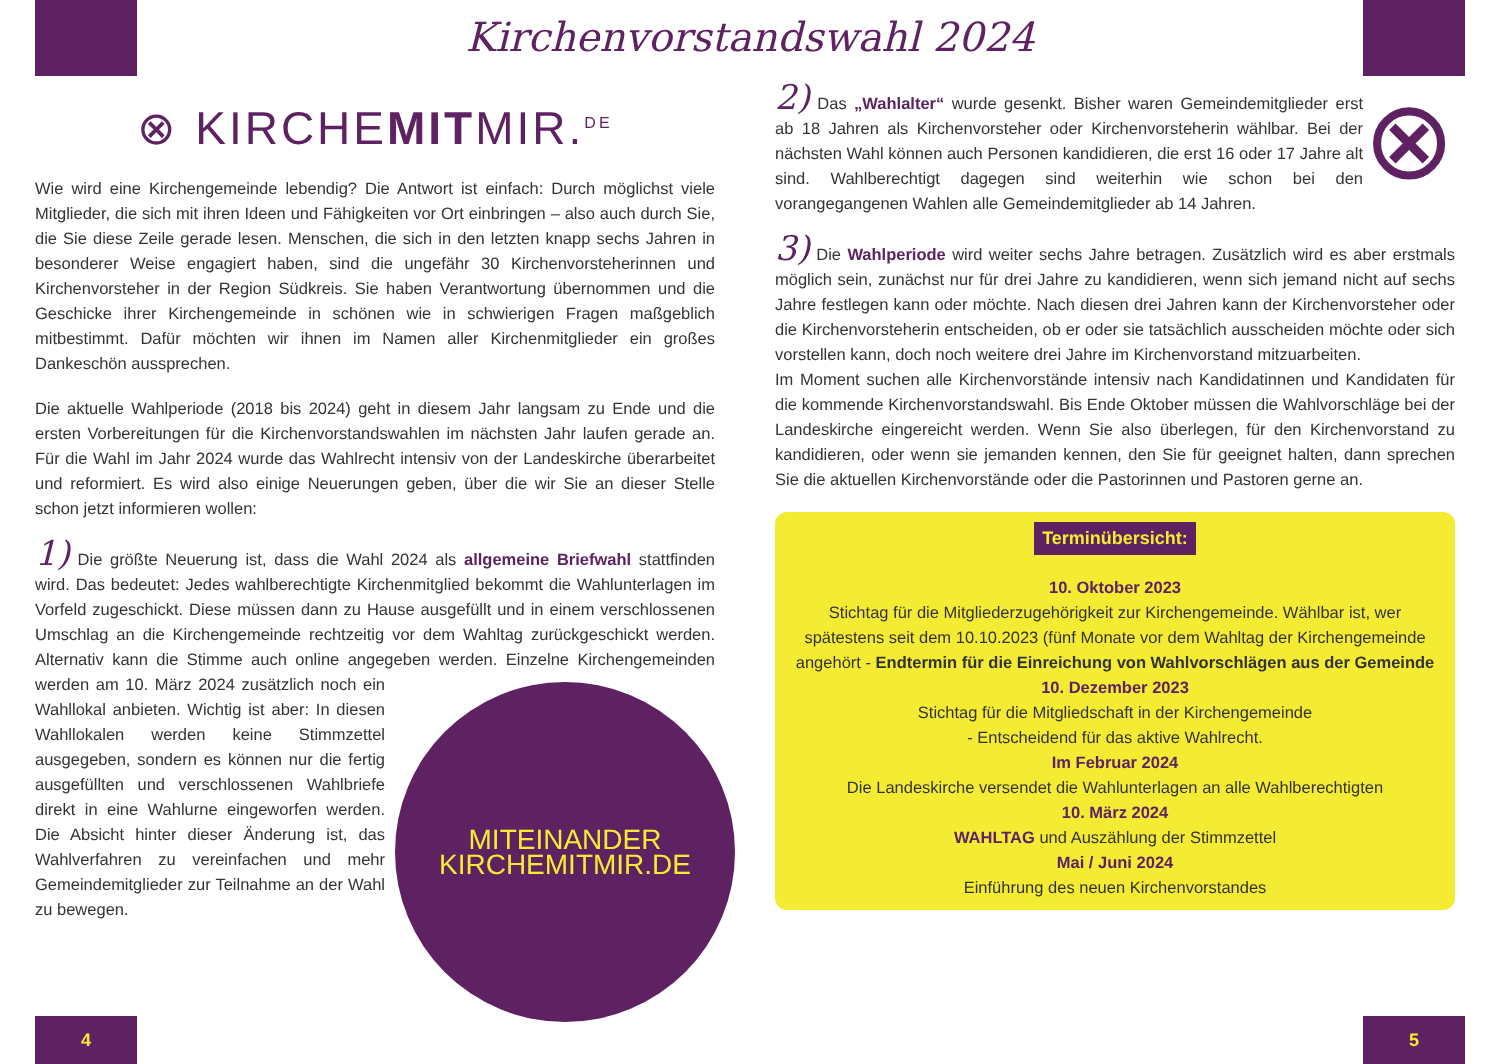Kirchenvorstandswahl 2024
⊗ KIRCHEMITMIR.<sup>DE</sup>
Wie wird eine Kirchengemeinde lebendig? Die Antwort ist einfach: Durch möglichst viele Mitglieder, die sich mit ihren Ideen und Fähigkeiten vor Ort einbringen – also auch durch Sie, die Sie diese Zeile gerade lesen. Menschen, die sich in den letzten knapp sechs Jahren in besonderer Weise engagiert haben, sind die ungefähr 30 Kirchenvorsteherinnen und Kirchenvorsteher in der Region Südkreis. Sie haben Verantwortung übernommen und die Geschicke ihrer Kirchengemeinde in schönen wie in schwierigen Fragen maßgeblich mitbestimmt. Dafür möchten wir ihnen im Namen aller Kirchenmitglieder ein großes Dankeschön aussprechen.
Die aktuelle Wahlperiode (2018 bis 2024) geht in diesem Jahr langsam zu Ende und die ersten Vorbereitungen für die Kirchenvorstandswahlen im nächsten Jahr laufen gerade an. Für die Wahl im Jahr 2024 wurde das Wahlrecht intensiv von der Landeskirche überarbeitet und reformiert. Es wird also einige Neuerungen geben, über die wir Sie an dieser Stelle schon jetzt informieren wollen:
1) Die größte Neuerung ist, dass die Wahl 2024 als allgemeine Briefwahl stattfinden wird. Das bedeutet: Jedes wahlberechtigte Kirchenmitglied bekommt die Wahlunterlagen im Vorfeld zugeschickt. Diese müssen dann zu Hause ausgefüllt und in einem verschlossenen Umschlag an die Kirchengemeinde rechtzeitig vor dem Wahltag zurückgeschickt werden. Alternativ kann die Stimme auch online angegeben werden.
MITEINANDER
KIRCHEMITMIR.DE
Einzelne Kirchengemeinden werden am 10. März 2024 zusätzlich noch ein Wahllokal anbieten. Wichtig ist aber: In diesen Wahllokalen werden keine Stimmzettel ausgegeben, sondern es können nur die fertig ausgefüllten und verschlossenen Wahlbriefe direkt in eine Wahlurne eingeworfen werden. Die Absicht hinter dieser Änderung ist, das Wahlverfahren zu vereinfachen und mehr Gemeindemitglieder zur Teilnahme an der Wahl zu bewegen.
⊗ 2) Das „Wahlalter“ wurde gesenkt. Bisher waren Gemeindemitglieder erst ab 18 Jahren als Kirchenvorsteher oder Kirchenvorsteherin wählbar. Bei der nächsten Wahl können auch Personen kandidieren, die erst 16 oder 17 Jahre alt sind. Wahlberechtigt dagegen sind weiterhin wie schon bei den vorangegangenen Wahlen alle Gemeindemitglieder ab 14 Jahren.
3) Die Wahlperiode wird weiter sechs Jahre betragen. Zusätzlich wird es aber erstmals möglich sein, zunächst nur für drei Jahre zu kandidieren, wenn sich jemand nicht auf sechs Jahre festlegen kann oder möchte. Nach diesen drei Jahren kann der Kirchenvorsteher oder die Kirchenvorsteherin entscheiden, ob er oder sie tatsächlich ausscheiden möchte oder sich vorstellen kann, doch noch weitere drei Jahre im Kirchenvorstand mitzuarbeiten.
Im Moment suchen alle Kirchenvorstände intensiv nach Kandidatinnen und Kandidaten für die kommende Kirchenvorstandswahl. Bis Ende Oktober müssen die Wahlvorschläge bei der Landeskirche eingereicht werden. Wenn Sie also überlegen, für den Kirchenvorstand zu kandidieren, oder wenn sie jemanden kennen, den Sie für geeignet halten, dann sprechen Sie die aktuellen Kirchenvorstände oder die Pastorinnen und Pastoren gerne an.
Terminübersicht:
10. Oktober 2023
Stichtag für die Mitgliederzugehörigkeit zur Kirchengemeinde. Wählbar ist, wer spätestens seit dem 10.10.2023 (fünf Monate vor dem Wahltag der Kirchengemeinde angehört - Endtermin für die Einreichung von Wahlvorschlägen aus der Gemeinde
10. Dezember 2023
Stichtag für die Mitgliedschaft in der Kirchengemeinde
- Entscheidend für das aktive Wahlrecht.
Im Februar 2024
Die Landeskirche versendet die Wahlunterlagen an alle Wahlberechtigten
10. März 2024
WAHLTAG und Auszählung der Stimmzettel
Mai / Juni 2024
Einführung des neuen Kirchenvorstandes
4 5